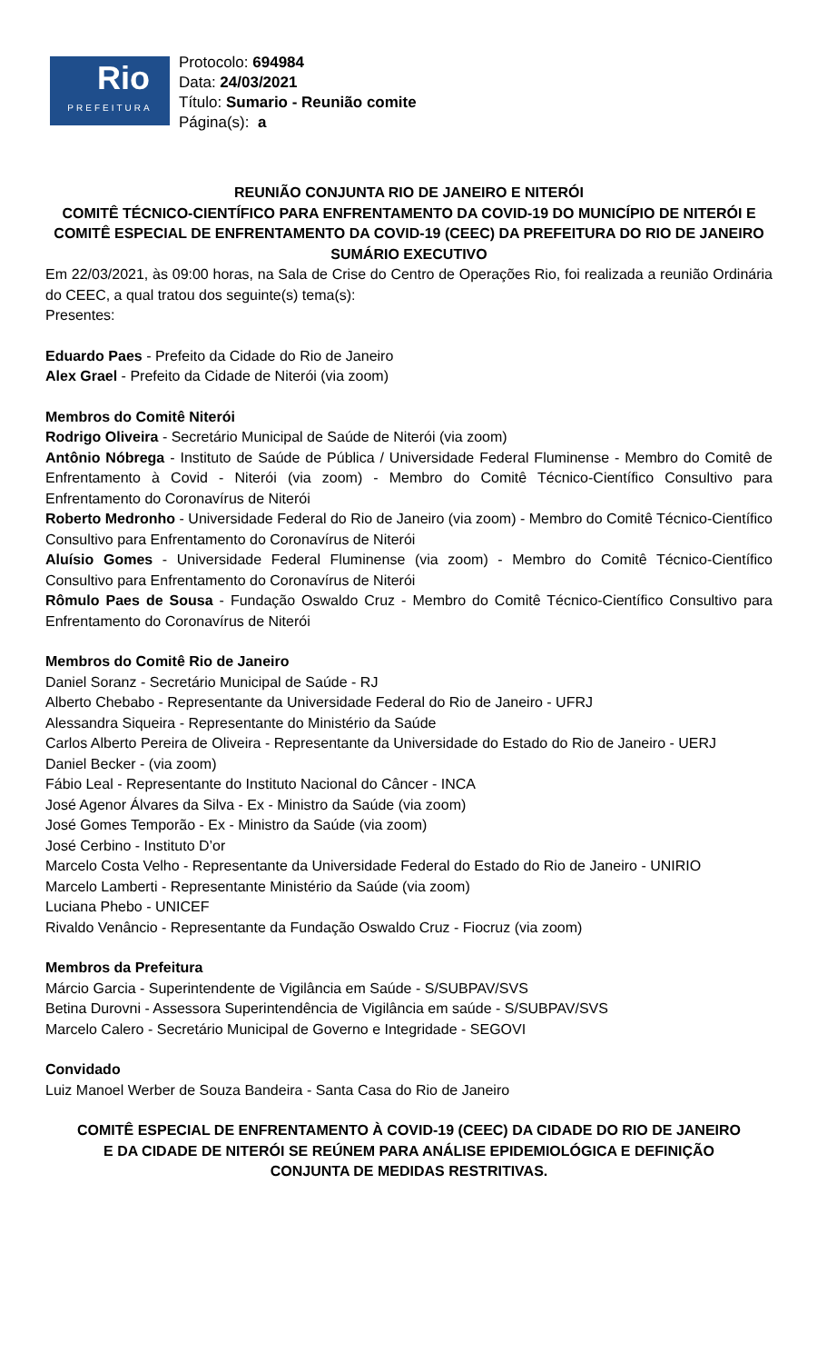Rio
PREFEITURA
Protocolo: 694984
Data: 24/03/2021
Título: Sumario - Reunião comite
Página(s): a
REUNIÃO CONJUNTA RIO DE JANEIRO E NITERÓI
COMITÊ TÉCNICO-CIENTÍFICO PARA ENFRENTAMENTO DA COVID-19 DO MUNICÍPIO DE NITERÓI E COMITÊ ESPECIAL DE ENFRENTAMENTO DA COVID-19 (CEEC) DA PREFEITURA DO RIO DE JANEIRO
SUMÁRIO EXECUTIVO
Em 22/03/2021, às 09:00 horas, na Sala de Crise do Centro de Operações Rio, foi realizada a reunião Ordinária do CEEC, a qual tratou dos seguinte(s) tema(s):
Presentes:
Eduardo Paes - Prefeito da Cidade do Rio de Janeiro
Alex Grael - Prefeito da Cidade de Niterói (via zoom)
Membros do Comitê Niterói
Rodrigo Oliveira - Secretário Municipal de Saúde de Niterói (via zoom)
Antônio Nóbrega - Instituto de Saúde de Pública / Universidade Federal Fluminense - Membro do Comitê de Enfrentamento à Covid - Niterói (via zoom) - Membro do Comitê Técnico-Científico Consultivo para Enfrentamento do Coronavírus de Niterói
Roberto Medronho - Universidade Federal do Rio de Janeiro (via zoom) - Membro do Comitê Técnico-Científico Consultivo para Enfrentamento do Coronavírus de Niterói
Aluísio Gomes - Universidade Federal Fluminense (via zoom) - Membro do Comitê Técnico-Científico Consultivo para Enfrentamento do Coronavírus de Niterói
Rômulo Paes de Sousa - Fundação Oswaldo Cruz - Membro do Comitê Técnico-Científico Consultivo para Enfrentamento do Coronavírus de Niterói
Membros do Comitê Rio de Janeiro
Daniel Soranz - Secretário Municipal de Saúde - RJ
Alberto Chebabo - Representante da Universidade Federal do Rio de Janeiro - UFRJ
Alessandra Siqueira - Representante do Ministério da Saúde
Carlos Alberto Pereira de Oliveira - Representante da Universidade do Estado do Rio de Janeiro - UERJ
Daniel Becker - (via zoom)
Fábio Leal - Representante do Instituto Nacional do Câncer - INCA
José Agenor Álvares da Silva - Ex - Ministro da Saúde (via zoom)
José Gomes Temporão - Ex - Ministro da Saúde (via zoom)
José Cerbino - Instituto D’or
Marcelo Costa Velho - Representante da Universidade Federal do Estado do Rio de Janeiro - UNIRIO
Marcelo Lamberti - Representante Ministério da Saúde (via zoom)
Luciana Phebo - UNICEF
Rivaldo Venâncio - Representante da Fundação Oswaldo Cruz - Fiocruz (via zoom)
Membros da Prefeitura
Márcio Garcia - Superintendente de Vigilância em Saúde - S/SUBPAV/SVS
Betina Durovni - Assessora Superintendência de Vigilância em saúde - S/SUBPAV/SVS
Marcelo Calero - Secretário Municipal de Governo e Integridade - SEGOVI
Convidado
Luiz Manoel Werber de Souza Bandeira - Santa Casa do Rio de Janeiro
COMITÊ ESPECIAL DE ENFRENTAMENTO À COVID-19 (CEEC) DA CIDADE DO RIO DE JANEIRO E DA CIDADE DE NITERÓI SE REÚNEM PARA ANÁLISE EPIDEMIOLÓGICA E DEFINIÇÃO CONJUNTA DE MEDIDAS RESTRITIVAS.